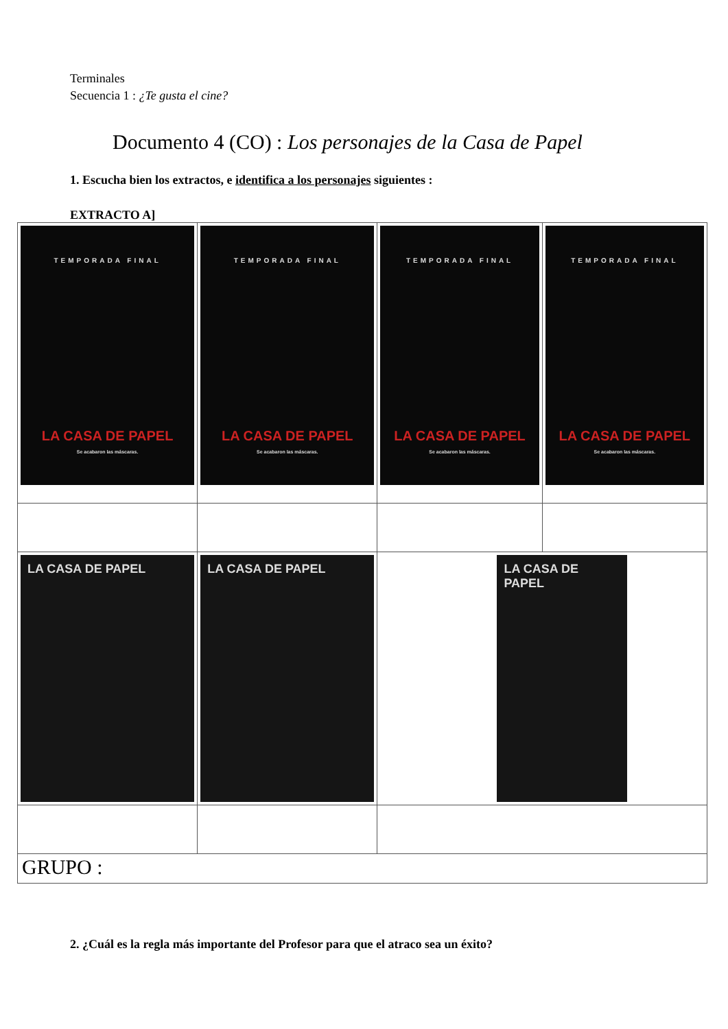Terminales
Secuencia 1 : ¿Te gusta el cine?
Documento 4 (CO) : Los personajes de la Casa de Papel
1. Escucha bien los extractos, e identifica a los personajes siguientes :
EXTRACTO A]
| TEMPORADA FINAL LA CASA DE PAPEL Se acabaron las máscaras. | TEMPORADA FINAL LA CASA DE PAPEL Se acabaron las máscaras. | TEMPORADA FINAL LA CASA DE PAPEL Se acabaron las máscaras. | TEMPORADA FINAL LA CASA DE PAPEL Se acabaron las máscaras. |
| LA CASA DE PAPEL | LA CASA DE PAPEL | LA CASA DE PAPEL | |
| GRUPO : | | | |
2. ¿Cuál es la regla más importante del Profesor para que el atraco sea un éxito?